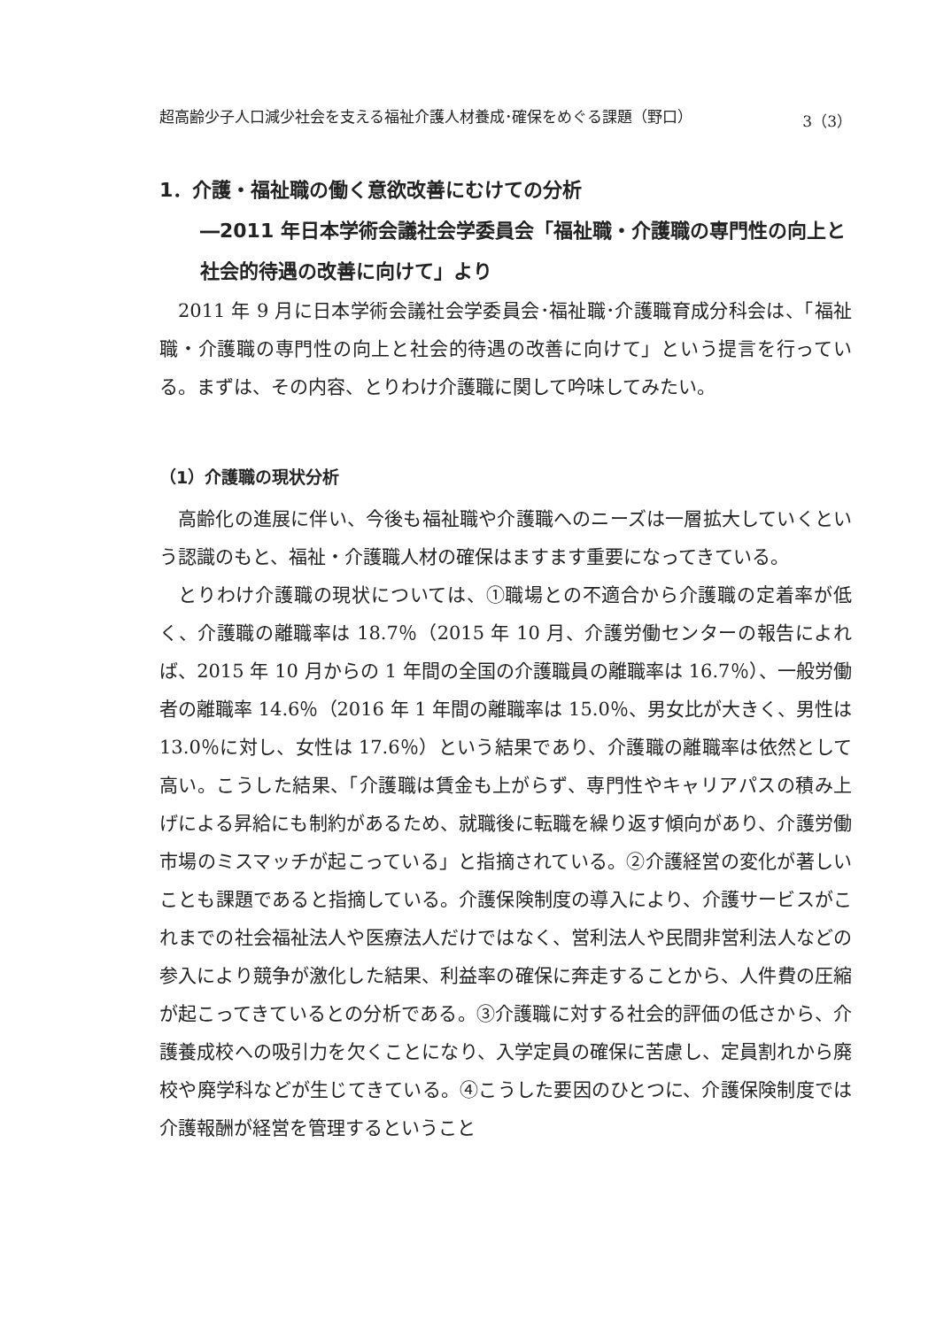超高齢少子人口減少社会を支える福祉介護人材養成･確保をめぐる課題（野口） 3（3）
1．介護・福祉職の働く意欲改善にむけての分析
―2011 年日本学術会議社会学委員会「福祉職・介護職の専門性の向上と社会的待遇の改善に向けて」より
2011 年 9 月に日本学術会議社会学委員会･福祉職･介護職育成分科会は、「福祉職・介護職の専門性の向上と社会的待遇の改善に向けて」という提言を行っている。まずは、その内容、とりわけ介護職に関して吟味してみたい。
（1）介護職の現状分析
高齢化の進展に伴い、今後も福祉職や介護職へのニーズは一層拡大していくという認識のもと、福祉・介護職人材の確保はますます重要になってきている。
とりわけ介護職の現状については、①職場との不適合から介護職の定着率が低く、介護職の離職率は 18.7％（2015 年 10 月、介護労働センターの報告によれば、2015 年 10 月からの 1 年間の全国の介護職員の離職率は 16.7％）、一般労働者の離職率 14.6％（2016 年 1 年間の離職率は 15.0％、男女比が大きく、男性は 13.0％に対し、女性は 17.6％）という結果であり、介護職の離職率は依然として高い。こうした結果、「介護職は賃金も上がらず、専門性やキャリアパスの積み上げによる昇給にも制約があるため、就職後に転職を繰り返す傾向があり、介護労働市場のミスマッチが起こっている」と指摘されている。②介護経営の変化が著しいことも課題であると指摘している。介護保険制度の導入により、介護サービスがこれまでの社会福祉法人や医療法人だけではなく、営利法人や民間非営利法人などの参入により競争が激化した結果、利益率の確保に奔走することから、人件費の圧縮が起こってきているとの分析である。③介護職に対する社会的評価の低さから、介護養成校への吸引力を欠くことになり、入学定員の確保に苦慮し、定員割れから廃校や廃学科などが生じてきている。④こうした要因のひとつに、介護保険制度では介護報酬が経営を管理するということ